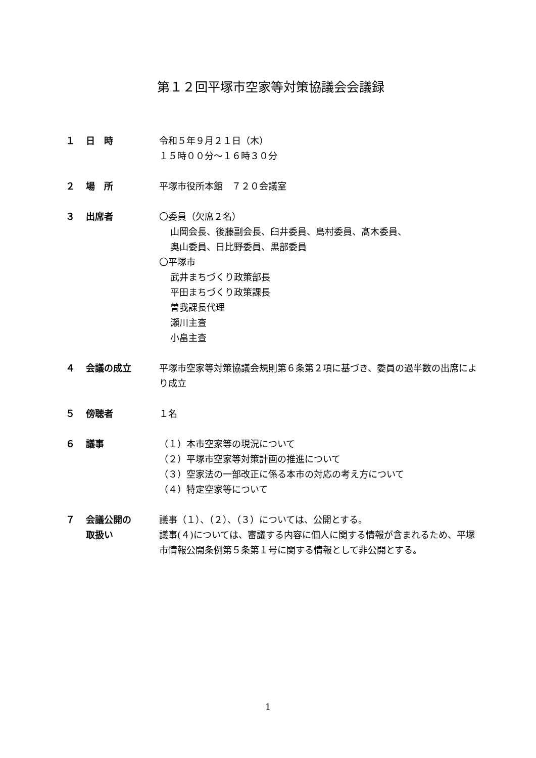第１２回平塚市空家等対策協議会会議録
１ 日　時 令和５年９月２１日（木）
１５時００分～１６時３０分
２ 場　所 平塚市役所本館　７２０会議室
３ 出席者 〇委員（欠席２名）
山岡会長、後藤副会長、臼井委員、島村委員、髙木委員、
奥山委員、日比野委員、黒部委員
〇平塚市
武井まちづくり政策部長
平田まちづくり政策課長
曽我課長代理
瀬川主査
小畠主査
４ 会議の成立 平塚市空家等対策協議会規則第６条第２項に基づき、委員の過半数の出席により成立
５ 傍聴者 １名
６ 議事 （１）本市空家等の現況について
（２）平塚市空家等対策計画の推進について
（３）空家法の一部改正に係る本市の対応の考え方について
（４）特定空家等について
７ 会議公開の
取扱い
議事（１）、（２）、（３）については、公開とする。
議事(４)については、審議する内容に個人に関する情報が含まれるため、平塚市情報公開条例第５条第１号に関する情報として非公開とする。
1